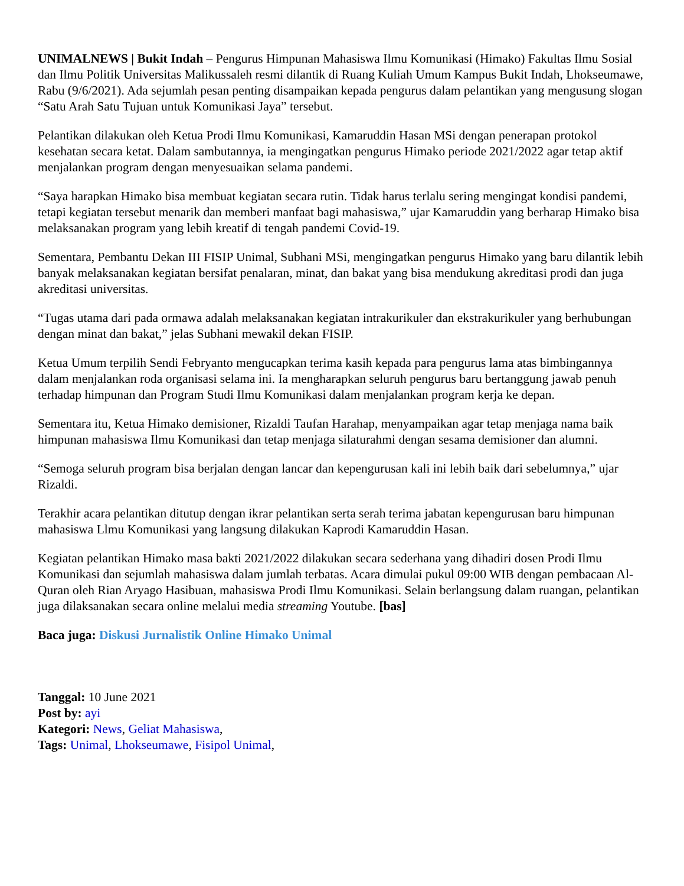UNIMALNEWS | Bukit Indah – Pengurus Himpunan Mahasiswa Ilmu Komunikasi (Himako) Fakultas Ilmu Sosial dan Ilmu Politik Universitas Malikussaleh resmi dilantik di Ruang Kuliah Umum Kampus Bukit Indah, Lhokseumawe, Rabu (9/6/2021). Ada sejumlah pesan penting disampaikan kepada pengurus dalam pelantikan yang mengusung slogan “Satu Arah Satu Tujuan untuk Komunikasi Jaya” tersebut.
Pelantikan dilakukan oleh Ketua Prodi Ilmu Komunikasi, Kamaruddin Hasan MSi dengan penerapan protokol kesehatan secara ketat. Dalam sambutannya, ia mengingatkan pengurus Himako periode 2021/2022 agar tetap aktif menjalankan program dengan menyesuaikan selama pandemi.
“Saya harapkan Himako bisa membuat kegiatan secara rutin. Tidak harus terlalu sering mengingat kondisi pandemi, tetapi kegiatan tersebut menarik dan memberi manfaat bagi mahasiswa,” ujar Kamaruddin yang berharap Himako bisa melaksanakan program yang lebih kreatif di tengah pandemi Covid-19.
Sementara, Pembantu Dekan III FISIP Unimal, Subhani MSi, mengingatkan pengurus Himako yang baru dilantik lebih banyak melaksanakan kegiatan bersifat penalaran, minat, dan bakat yang bisa mendukung akreditasi prodi dan juga akreditasi universitas.
“Tugas utama dari pada ormawa adalah melaksanakan kegiatan intrakurikuler dan ekstrakurikuler yang berhubungan dengan minat dan bakat,” jelas Subhani mewakil dekan FISIP.
Ketua Umum terpilih Sendi Febryanto mengucapkan terima kasih kepada para pengurus lama atas bimbingannya dalam menjalankan roda organisasi selama ini. Ia mengharapkan seluruh pengurus baru bertanggung jawab penuh terhadap himpunan dan Program Studi Ilmu Komunikasi dalam menjalankan program kerja ke depan.
Sementara itu, Ketua Himako demisioner, Rizaldi Taufan Harahap, menyampaikan agar tetap menjaga nama baik himpunan mahasiswa Ilmu Komunikasi dan tetap menjaga silaturahmi dengan sesama demisioner dan alumni.
“Semoga seluruh program bisa berjalan dengan lancar dan kepengurusan kali ini lebih baik dari sebelumnya,” ujar Rizaldi.
Terakhir acara pelantikan ditutup dengan ikrar pelantikan serta serah terima jabatan kepengurusan baru himpunan mahasiswa Llmu Komunikasi yang langsung dilakukan Kaprodi Kamaruddin Hasan.
Kegiatan pelantikan Himako masa bakti 2021/2022 dilakukan secara sederhana yang dihadiri dosen Prodi Ilmu Komunikasi dan sejumlah mahasiswa dalam jumlah terbatas. Acara dimulai pukul 09:00 WIB dengan pembacaan Al-Quran oleh Rian Aryago Hasibuan, mahasiswa Prodi Ilmu Komunikasi. Selain berlangsung dalam ruangan, pelantikan juga dilaksanakan secara online melalui media streaming Youtube. [bas]
Baca juga: Diskusi Jurnalistik Online Himako Unimal
Tanggal: 10 June 2021
Post by: ayi
Kategori: News, Geliat Mahasiswa,
Tags: Unimal, Lhokseumawe, Fisipol Unimal,